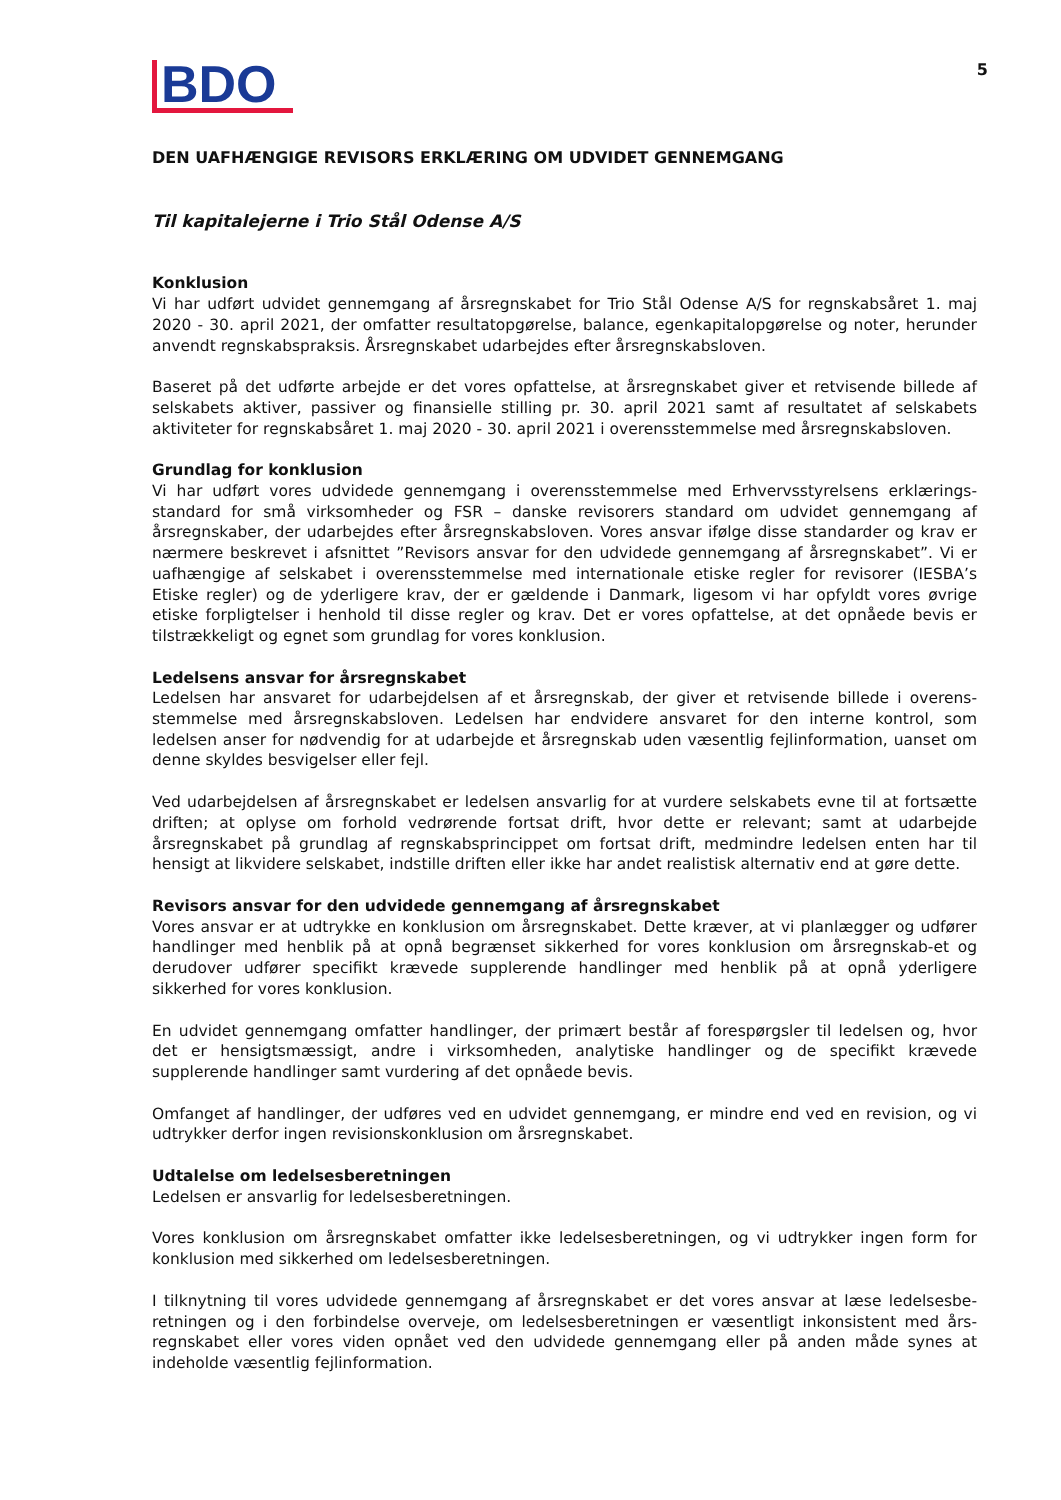BDO
5
DEN UAFHÆNGIGE REVISORS ERKLÆRING OM UDVIDET GENNEMGANG
Til kapitalejerne i Trio Stål Odense A/S
Konklusion
Vi har udført udvidet gennemgang af årsregnskabet for Trio Stål Odense A/S for regnskabsåret 1. maj 2020 - 30. april 2021, der omfatter resultatopgørelse, balance, egenkapitalopgørelse og noter, herunder anvendt regnskabspraksis. Årsregnskabet udarbejdes efter årsregnskabsloven.
Baseret på det udførte arbejde er det vores opfattelse, at årsregnskabet giver et retvisende billede af selskabets aktiver, passiver og finansielle stilling pr. 30. april 2021 samt af resultatet af selskabets aktiviteter for regnskabsåret 1. maj 2020 - 30. april 2021 i overensstemmelse med årsregnskabsloven.
Grundlag for konklusion
Vi har udført vores udvidede gennemgang i overensstemmelse med Erhvervsstyrelsens erklærings-standard for små virksomheder og FSR – danske revisorers standard om udvidet gennemgang af årsregnskaber, der udarbejdes efter årsregnskabsloven. Vores ansvar ifølge disse standarder og krav er nærmere beskrevet i afsnittet ”Revisors ansvar for den udvidede gennemgang af årsregnskabet”. Vi er uafhængige af selskabet i overensstemmelse med internationale etiske regler for revisorer (IESBA’s Etiske regler) og de yderligere krav, der er gældende i Danmark, ligesom vi har opfyldt vores øvrige etiske forpligtelser i henhold til disse regler og krav. Det er vores opfattelse, at det opnåede bevis er tilstrækkeligt og egnet som grundlag for vores konklusion.
Ledelsens ansvar for årsregnskabet
Ledelsen har ansvaret for udarbejdelsen af et årsregnskab, der giver et retvisende billede i overens-stemmelse med årsregnskabsloven. Ledelsen har endvidere ansvaret for den interne kontrol, som ledelsen anser for nødvendig for at udarbejde et årsregnskab uden væsentlig fejlinformation, uanset om denne skyldes besvigelser eller fejl.
Ved udarbejdelsen af årsregnskabet er ledelsen ansvarlig for at vurdere selskabets evne til at fortsætte driften; at oplyse om forhold vedrørende fortsat drift, hvor dette er relevant; samt at udarbejde årsregnskabet på grundlag af regnskabsprincippet om fortsat drift, medmindre ledelsen enten har til hensigt at likvidere selskabet, indstille driften eller ikke har andet realistisk alternativ end at gøre dette.
Revisors ansvar for den udvidede gennemgang af årsregnskabet
Vores ansvar er at udtrykke en konklusion om årsregnskabet. Dette kræver, at vi planlægger og udfører handlinger med henblik på at opnå begrænset sikkerhed for vores konklusion om årsregnskab-et og derudover udfører specifikt krævede supplerende handlinger med henblik på at opnå yderligere sikkerhed for vores konklusion.
En udvidet gennemgang omfatter handlinger, der primært består af forespørgsler til ledelsen og, hvor det er hensigtsmæssigt, andre i virksomheden, analytiske handlinger og de specifikt krævede supplerende handlinger samt vurdering af det opnåede bevis.
Omfanget af handlinger, der udføres ved en udvidet gennemgang, er mindre end ved en revision, og vi udtrykker derfor ingen revisionskonklusion om årsregnskabet.
Udtalelse om ledelsesberetningen
Ledelsen er ansvarlig for ledelsesberetningen.
Vores konklusion om årsregnskabet omfatter ikke ledelsesberetningen, og vi udtrykker ingen form for konklusion med sikkerhed om ledelsesberetningen.
I tilknytning til vores udvidede gennemgang af årsregnskabet er det vores ansvar at læse ledelsesbe-retningen og i den forbindelse overveje, om ledelsesberetningen er væsentligt inkonsistent med års-regnskabet eller vores viden opnået ved den udvidede gennemgang eller på anden måde synes at indeholde væsentlig fejlinformation.